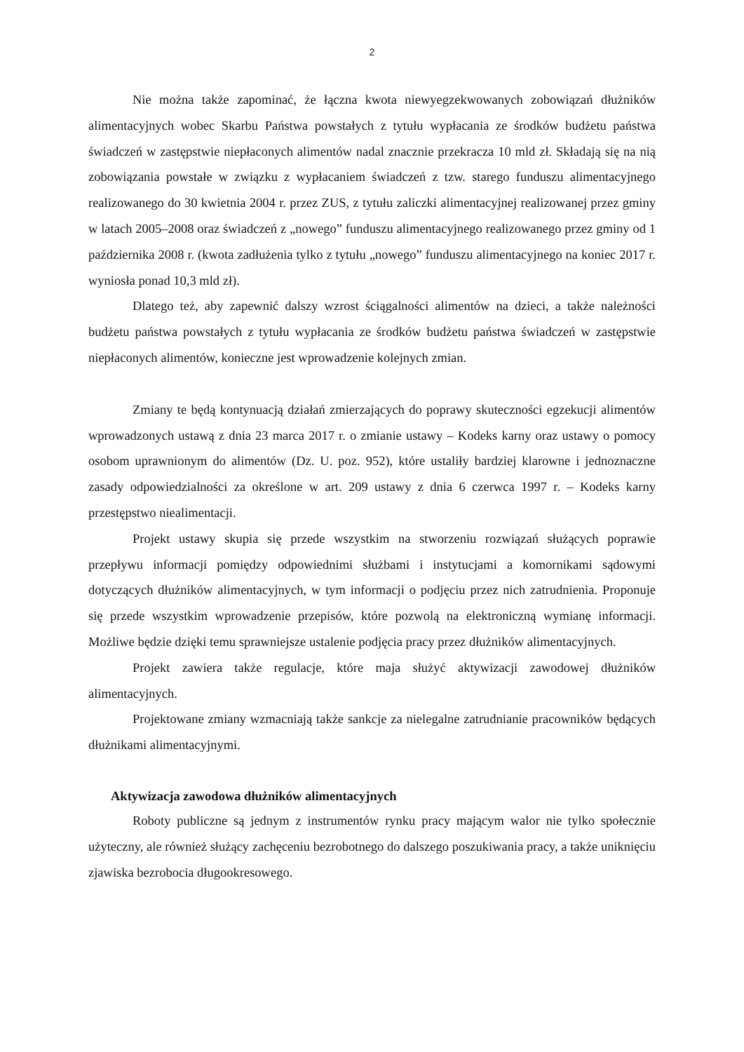2
Nie można także zapominać, że łączna kwota niewyegzekwowanych zobowiązań dłużników alimentacyjnych wobec Skarbu Państwa powstałych z tytułu wypłacania ze środków budżetu państwa świadczeń w zastępstwie niepłaconych alimentów nadal znacznie przekracza 10 mld zł. Składają się na nią zobowiązania powstałe w związku z wypłacaniem świadczeń z tzw. starego funduszu alimentacyjnego realizowanego do 30 kwietnia 2004 r. przez ZUS, z tytułu zaliczki alimentacyjnej realizowanej przez gminy w latach 2005–2008 oraz świadczeń z „nowego” funduszu alimentacyjnego realizowanego przez gminy od 1 października 2008 r. (kwota zadłużenia tylko z tytułu „nowego” funduszu alimentacyjnego na koniec 2017 r. wyniosła ponad 10,3 mld zł).
Dlatego też, aby zapewnić dalszy wzrost ściągalności alimentów na dzieci, a także należności budżetu państwa powstałych z tytułu wypłacania ze środków budżetu państwa świadczeń w zastępstwie niepłaconych alimentów, konieczne jest wprowadzenie kolejnych zmian.
Zmiany te będą kontynuacją działań zmierzających do poprawy skuteczności egzekucji alimentów wprowadzonych ustawą z dnia 23 marca 2017 r. o zmianie ustawy – Kodeks karny oraz ustawy o pomocy osobom uprawnionym do alimentów (Dz. U. poz. 952), które ustaliły bardziej klarowne i jednoznaczne zasady odpowiedzialności za określone w art. 209 ustawy z dnia 6 czerwca 1997 r. – Kodeks karny przestępstwo niealimentacji.
Projekt ustawy skupia się przede wszystkim na stworzeniu rozwiązań służących poprawie przepływu informacji pomiędzy odpowiednimi służbami i instytucjami a komornikami sądowymi dotyczących dłużników alimentacyjnych, w tym informacji o podjęciu przez nich zatrudnienia. Proponuje się przede wszystkim wprowadzenie przepisów, które pozwolą na elektroniczną wymianę informacji. Możliwe będzie dzięki temu sprawniejsze ustalenie podjęcia pracy przez dłużników alimentacyjnych.
Projekt zawiera także regulacje, które maja służyć aktywizacji zawodowej dłużników alimentacyjnych.
Projektowane zmiany wzmacniają także sankcje za nielegalne zatrudnianie pracowników będących dłużnikami alimentacyjnymi.
Aktywizacja zawodowa dłużników alimentacyjnych
Roboty publiczne są jednym z instrumentów rynku pracy mającym walor nie tylko społecznie użyteczny, ale również służący zachęceniu bezrobotnego do dalszego poszukiwania pracy, a także uniknięciu zjawiska bezrobocia długookresowego.